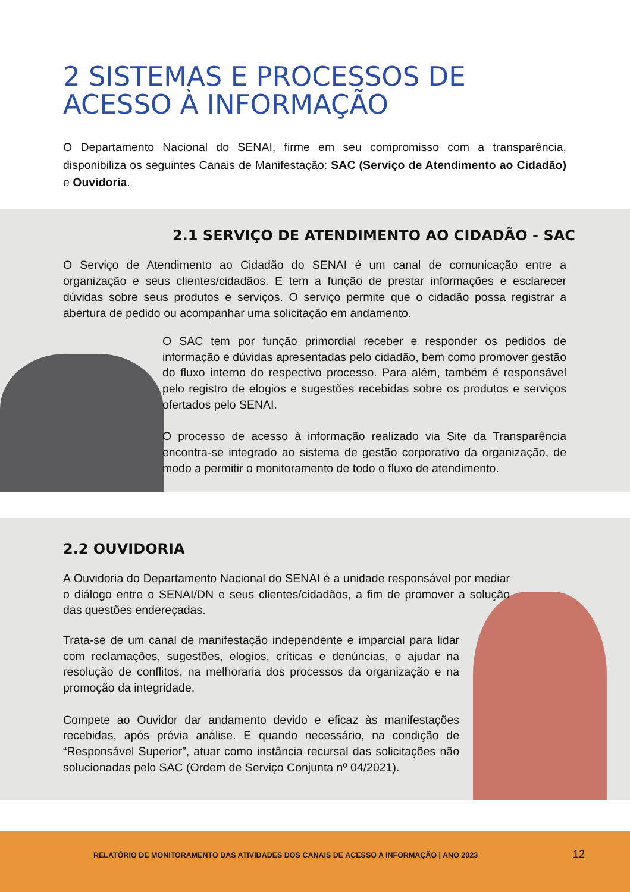2 SISTEMAS E PROCESSOS DE
ACESSO À INFORMAÇÃO
O Departamento Nacional do SENAI, firme em seu compromisso com a transparência, disponibiliza os seguintes Canais de Manifestação: SAC (Serviço de Atendimento ao Cidadão) e Ouvidoria.
2.1 SERVIÇO DE ATENDIMENTO AO CIDADÃO - SAC
O Serviço de Atendimento ao Cidadão do SENAI é um canal de comunicação entre a organização e seus clientes/cidadãos. E tem a função de prestar informações e esclarecer dúvidas sobre seus produtos e serviços. O serviço permite que o cidadão possa registrar a abertura de pedido ou acompanhar uma solicitação em andamento.
O SAC tem por função primordial receber e responder os pedidos de informação e dúvidas apresentadas pelo cidadão, bem como promover gestão do fluxo interno do respectivo processo. Para além, também é responsável pelo registro de elogios e sugestões recebidas sobre os produtos e serviços ofertados pelo SENAI.
O processo de acesso à informação realizado via Site da Transparência encontra-se integrado ao sistema de gestão corporativo da organização, de modo a permitir o monitoramento de todo o fluxo de atendimento.
2.2 OUVIDORIA
A Ouvidoria do Departamento Nacional do SENAI é a unidade responsável por mediar o diálogo entre o SENAI/DN e seus clientes/cidadãos, a fim de promover a solução das questões endereçadas.
Trata-se de um canal de manifestação independente e imparcial para lidar com reclamações, sugestões, elogios, críticas e denúncias, e ajudar na resolução de conflitos, na melhoraria dos processos da organização e na promoção da integridade.
Compete ao Ouvidor dar andamento devido e eficaz às manifestações recebidas, após prévia análise. E quando necessário, na condição de “Responsável Superior”, atuar como instância recursal das solicitações não solucionadas pelo SAC (Ordem de Serviço Conjunta nº 04/2021).
RELATÓRIO DE MONITORAMENTO DAS ATIVIDADES DOS CANAIS DE ACESSO A INFORMAÇÃO | ANO 2023 12